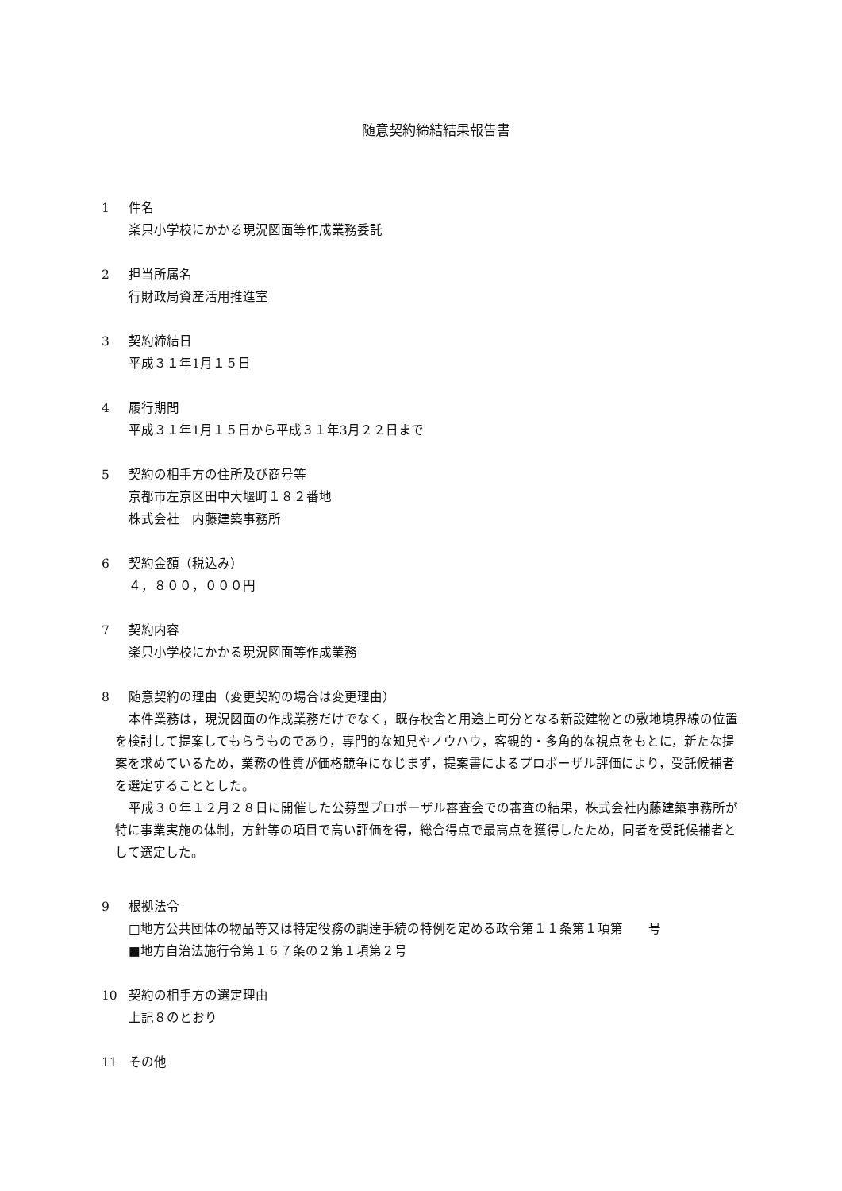随意契約締結結果報告書
1 件名
楽只小学校にかかる現況図面等作成業務委託
2 担当所属名
行財政局資産活用推進室
3 契約締結日
平成３１年1月１５日
4 履行期間
平成３１年1月１５日から平成３１年3月２２日まで
5 契約の相手方の住所及び商号等
京都市左京区田中大堰町１８２番地
株式会社　内藤建築事務所
6 契約金額（税込み）
４，８００，０００円
7 契約内容
楽只小学校にかかる現況図面等作成業務
8 随意契約の理由（変更契約の場合は変更理由）
本件業務は，現況図面の作成業務だけでなく，既存校舎と用途上可分となる新設建物との敷地境界線の位置を検討して提案してもらうものであり，専門的な知見やノウハウ，客観的・多角的な視点をもとに，新たな提案を求めているため，業務の性質が価格競争になじまず，提案書によるプロポーザル評価により，受託候補者を選定することとした。
平成３０年１２月２８日に開催した公募型プロポーザル審査会での審査の結果，株式会社内藤建築事務所が特に事業実施の体制，方針等の項目で高い評価を得，総合得点で最高点を獲得したため，同者を受託候補者として選定した。
9 根拠法令
□地方公共団体の物品等又は特定役務の調達手続の特例を定める政令第１１条第１項第　　号
■地方自治法施行令第１６７条の２第１項第２号
10 契約の相手方の選定理由
上記８のとおり
11 その他